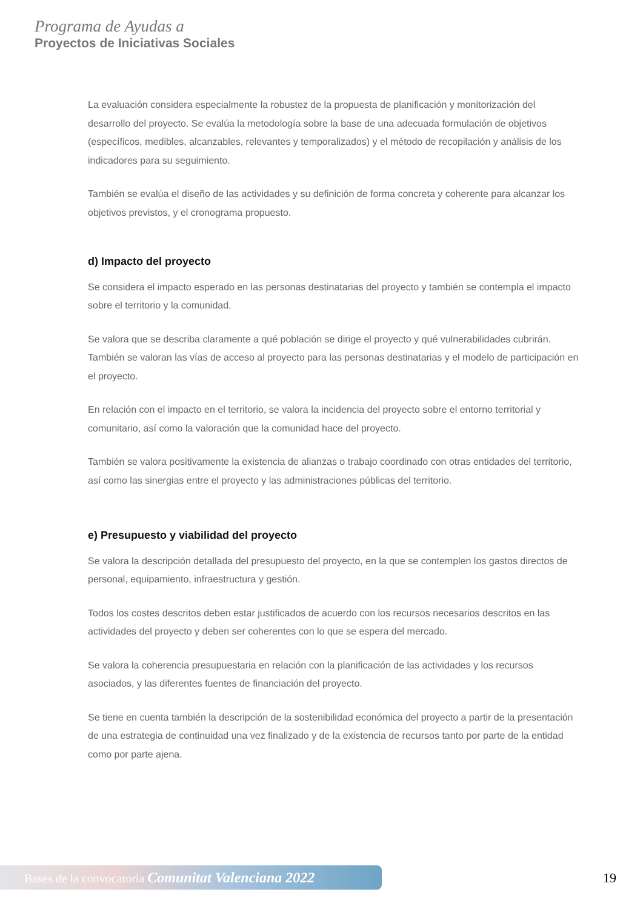Programa de Ayudas a
Proyectos de Iniciativas Sociales
La evaluación considera especialmente la robustez de la propuesta de planificación y monitorización del desarrollo del proyecto. Se evalúa la metodología sobre la base de una adecuada formulación de objetivos (específicos, medibles, alcanzables, relevantes y temporalizados) y el método de recopilación y análisis de los indicadores para su seguimiento.
También se evalúa el diseño de las actividades y su definición de forma concreta y coherente para alcanzar los objetivos previstos, y el cronograma propuesto.
d) Impacto del proyecto
Se considera el impacto esperado en las personas destinatarias del proyecto y también se contempla el impacto sobre el territorio y la comunidad.
Se valora que se describa claramente a qué población se dirige el proyecto y qué vulnerabilidades cubrirán. También se valoran las vías de acceso al proyecto para las personas destinatarias y el modelo de participación en el proyecto.
En relación con el impacto en el territorio, se valora la incidencia del proyecto sobre el entorno territorial y comunitario, así como la valoración que la comunidad hace del proyecto.
También se valora positivamente la existencia de alianzas o trabajo coordinado con otras entidades del territorio, así como las sinergias entre el proyecto y las administraciones públicas del territorio.
e) Presupuesto y viabilidad del proyecto
Se valora la descripción detallada del presupuesto del proyecto, en la que se contemplen los gastos directos de personal, equipamiento, infraestructura y gestión.
Todos los costes descritos deben estar justificados de acuerdo con los recursos necesarios descritos en las actividades del proyecto y deben ser coherentes con lo que se espera del mercado.
Se valora la coherencia presupuestaria en relación con la planificación de las actividades y los recursos asociados, y las diferentes fuentes de financiación del proyecto.
Se tiene en cuenta también la descripción de la sostenibilidad económica del proyecto a partir de la presentación de una estrategia de continuidad una vez finalizado y de la existencia de recursos tanto por parte de la entidad como por parte ajena.
Bases de la convocatoria Comunitat Valenciana 2022 19